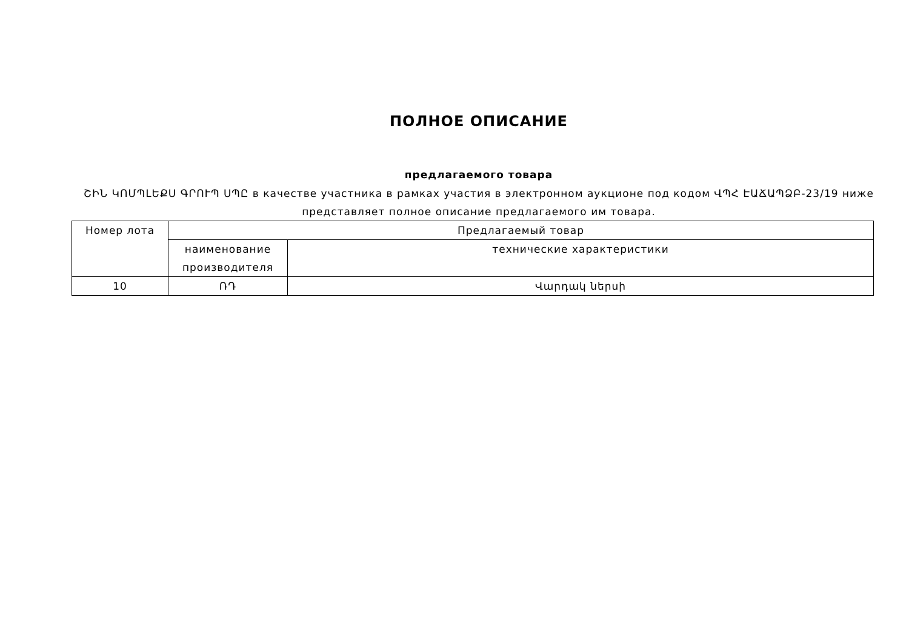ПОЛНОЕ ОПИСАНИЕ
предлагаемого товара
ՇԻՆ ԿՈՄՊԼԵՔՍ ԳՐՈՒՊ ՍՊԸ в качестве участника в рамках участия в электронном аукционе под кодом ՎՊՀ ԷԱՃԱՊՁԲ-23/19 ниже представляет полное описание предлагаемого им товара.
| Номер лота | Предлагаемый товар | |
| --- | --- | --- |
| | наименование производителя | технические характеристики |
| 10 | ՌԴ | Վարդակ ներսի |